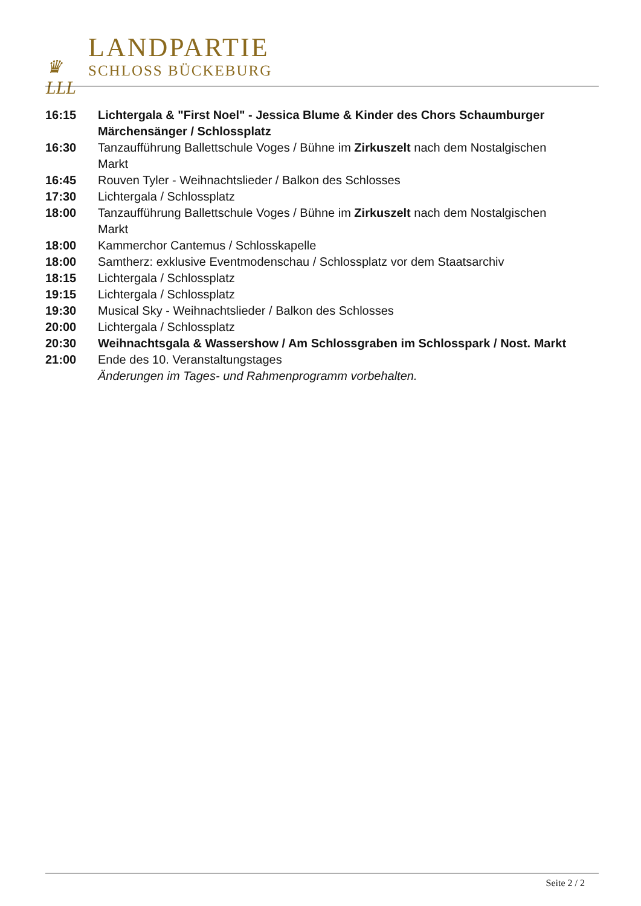♛
LLL
LANDPARTIE
SCHLOSS BÜCKEBURG
| 16:15 | Lichtergala & "First Noel" - Jessica Blume & Kinder des Chors Schaumburger Märchensänger / Schlossplatz |
| 16:30 | Tanzaufführung Ballettschule Voges / Bühne im Zirkuszelt nach dem Nostalgischen Markt |
| 16:45 | Rouven Tyler - Weihnachtslieder / Balkon des Schlosses |
| 17:30 | Lichtergala / Schlossplatz |
| 18:00 | Tanzaufführung Ballettschule Voges / Bühne im Zirkuszelt nach dem Nostalgischen Markt |
| 18:00 | Kammerchor Cantemus / Schlosskapelle |
| 18:00 | Samtherz: exklusive Eventmodenschau / Schlossplatz vor dem Staatsarchiv |
| 18:15 | Lichtergala / Schlossplatz |
| 19:15 | Lichtergala / Schlossplatz |
| 19:30 | Musical Sky - Weihnachtslieder / Balkon des Schlosses |
| 20:00 | Lichtergala / Schlossplatz |
| 20:30 | Weihnachtsgala & Wassershow / Am Schlossgraben im Schlosspark / Nost. Markt |
| 21:00 | Ende des 10. Veranstaltungstages |
| | Änderungen im Tages- und Rahmenprogramm vorbehalten. |
Seite 2 / 2